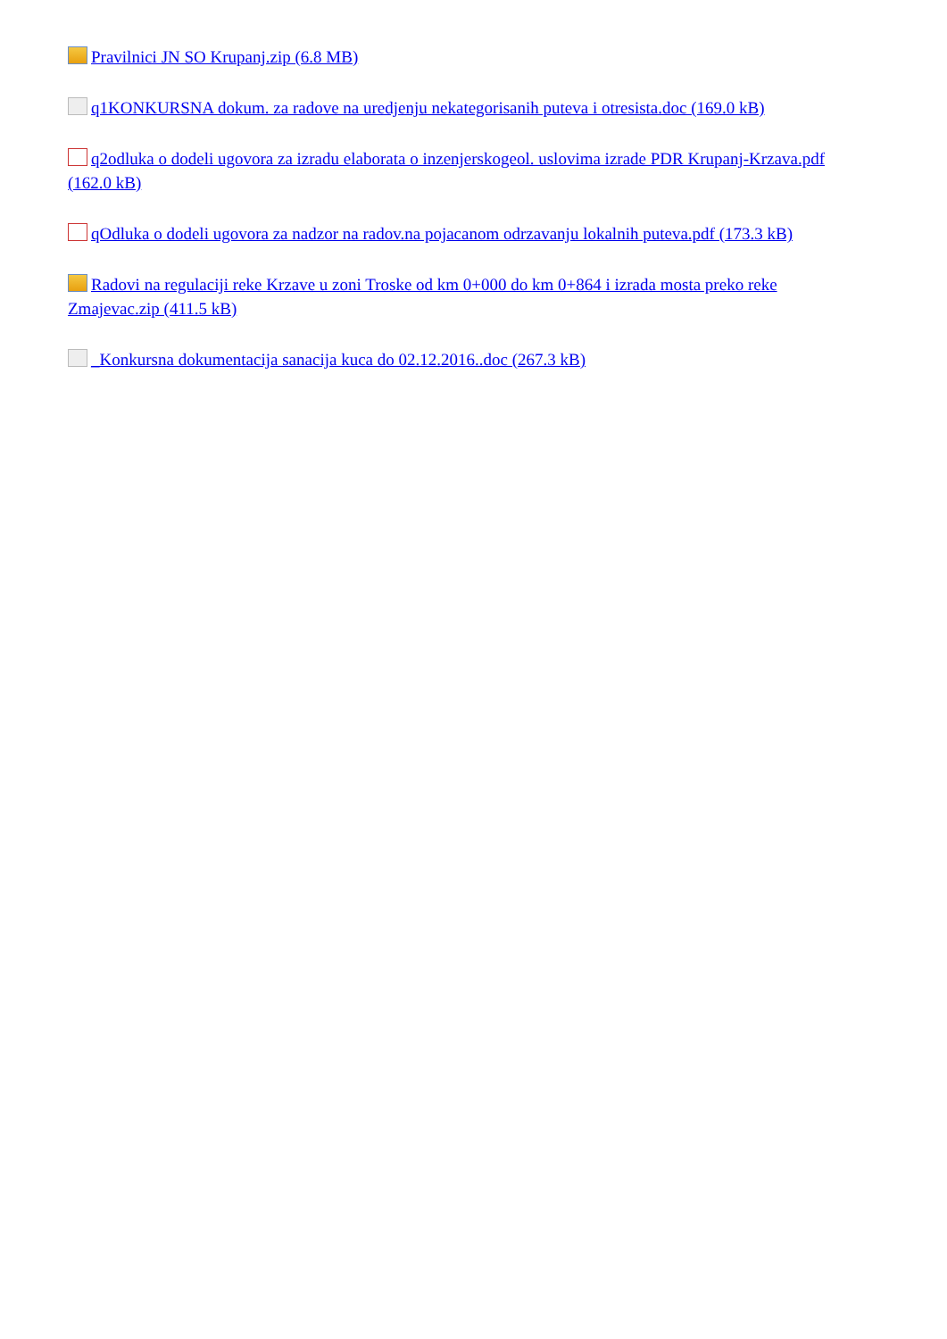Pravilnici JN SO Krupanj.zip (6.8 MB)
q1KONKURSNA dokum. za radove na uredjenju nekategorisanih puteva i otresista.doc (169.0 kB)
q2odluka o dodeli ugovora za izradu elaborata o inzenjerskogeol. uslovima izrade PDR Krupanj-Krzava.pdf (162.0 kB)
qOdluka o dodeli ugovora za nadzor na radov.na pojacanom odrzavanju lokalnih puteva.pdf (173.3 kB)
Radovi na regulaciji reke Krzave u zoni Troske od km 0+000 do km 0+864 i izrada mosta preko reke Zmajevac.zip (411.5 kB)
_Konkursna dokumentacija sanacija kuca do 02.12.2016..doc (267.3 kB)